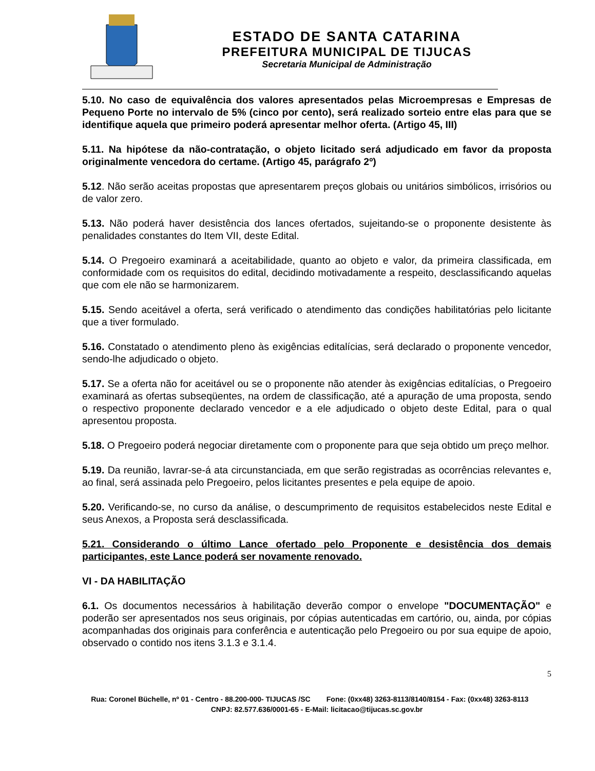ESTADO DE SANTA CATARINA
PREFEITURA MUNICIPAL DE TIJUCAS
Secretaria Municipal de Administração
5.10. No caso de equivalência dos valores apresentados pelas Microempresas e Empresas de Pequeno Porte no intervalo de 5% (cinco por cento), será realizado sorteio entre elas para que se identifique aquela que primeiro poderá apresentar melhor oferta. (Artigo 45, III)
5.11. Na hipótese da não-contratação, o objeto licitado será adjudicado em favor da proposta originalmente vencedora do certame. (Artigo 45, parágrafo 2º)
5.12. Não serão aceitas propostas que apresentarem preços globais ou unitários simbólicos, irrisórios ou de valor zero.
5.13. Não poderá haver desistência dos lances ofertados, sujeitando-se o proponente desistente às penalidades constantes do Item VII, deste Edital.
5.14. O Pregoeiro examinará a aceitabilidade, quanto ao objeto e valor, da primeira classificada, em conformidade com os requisitos do edital, decidindo motivadamente a respeito, desclassificando aquelas que com ele não se harmonizarem.
5.15. Sendo aceitável a oferta, será verificado o atendimento das condições habilitatórias pelo licitante que a tiver formulado.
5.16. Constatado o atendimento pleno às exigências editalícias, será declarado o proponente vencedor, sendo-lhe adjudicado o objeto.
5.17. Se a oferta não for aceitável ou se o proponente não atender às exigências editalícias, o Pregoeiro examinará as ofertas subseqüentes, na ordem de classificação, até a apuração de uma proposta, sendo o respectivo proponente declarado vencedor e a ele adjudicado o objeto deste Edital, para o qual apresentou proposta.
5.18. O Pregoeiro poderá negociar diretamente com o proponente para que seja obtido um preço melhor.
5.19. Da reunião, lavrar-se-á ata circunstanciada, em que serão registradas as ocorrências relevantes e, ao final, será assinada pelo Pregoeiro, pelos licitantes presentes e pela equipe de apoio.
5.20. Verificando-se, no curso da análise, o descumprimento de requisitos estabelecidos neste Edital e seus Anexos, a Proposta será desclassificada.
5.21. Considerando o último Lance ofertado pelo Proponente e desistência dos demais participantes, este Lance poderá ser novamente renovado.
VI - DA HABILITAÇÃO
6.1. Os documentos necessários à habilitação deverão compor o envelope "DOCUMENTAÇÃO" e poderão ser apresentados nos seus originais, por cópias autenticadas em cartório, ou, ainda, por cópias acompanhadas dos originais para conferência e autenticação pelo Pregoeiro ou por sua equipe de apoio, observado o contido nos itens 3.1.3 e 3.1.4.
5
Rua: Coronel Büchelle, nº 01 - Centro - 88.200-000- TIJUCAS /SC Fone: (0xx48) 3263-8113/8140/8154 - Fax: (0xx48) 3263-8113 CNPJ: 82.577.636/0001-65 - E-Mail: licitacao@tijucas.sc.gov.br